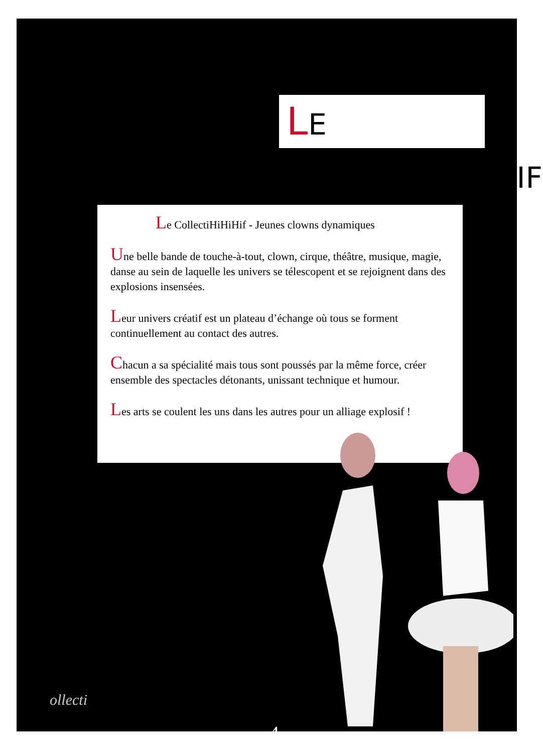LE COLLECTIHIHIHIF
Le CollectiHiHiHif - Jeunes clowns dynamiques
Une belle bande de touche-à-tout, clown, cirque, théâtre, musique, magie, danse au sein de laquelle les univers se télescopent et se rejoignent dans des explosions insensées.
Leur univers créatif est un plateau d’échange où tous se forment continuellement au contact des autres.
Chacun a sa spécialité mais tous sont poussés par la même force, créer ensemble des spectacles détonants, unissant technique et humour.
Les arts se coulent les uns dans les autres pour un alliage explosif !
ollecti
-4-